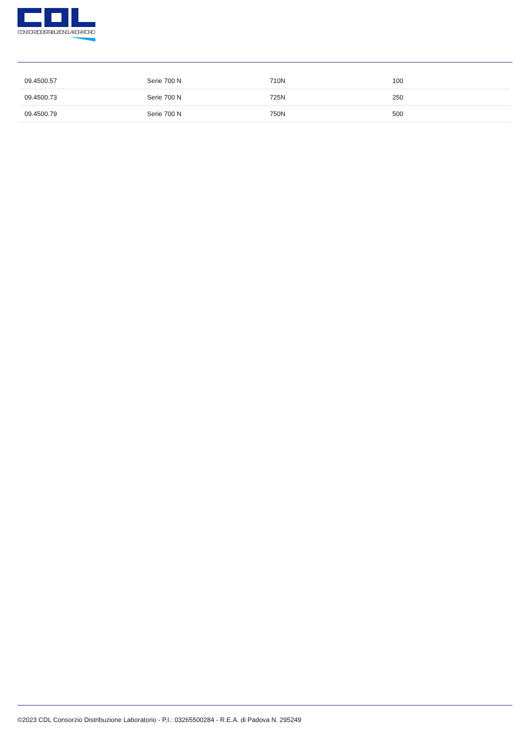CONSORZIO DISTRIBUZIONE LABORATORIO
| 09.4500.57 | Serie 700 N | 710N | 100 |
| 09.4500.73 | Serie 700 N | 725N | 250 |
| 09.4500.79 | Serie 700 N | 750N | 500 |
©2023 CDL Consorzio Distribuzione Laboratorio - P.I.: 03265500284 - R.E.A. di Padova N. 295249